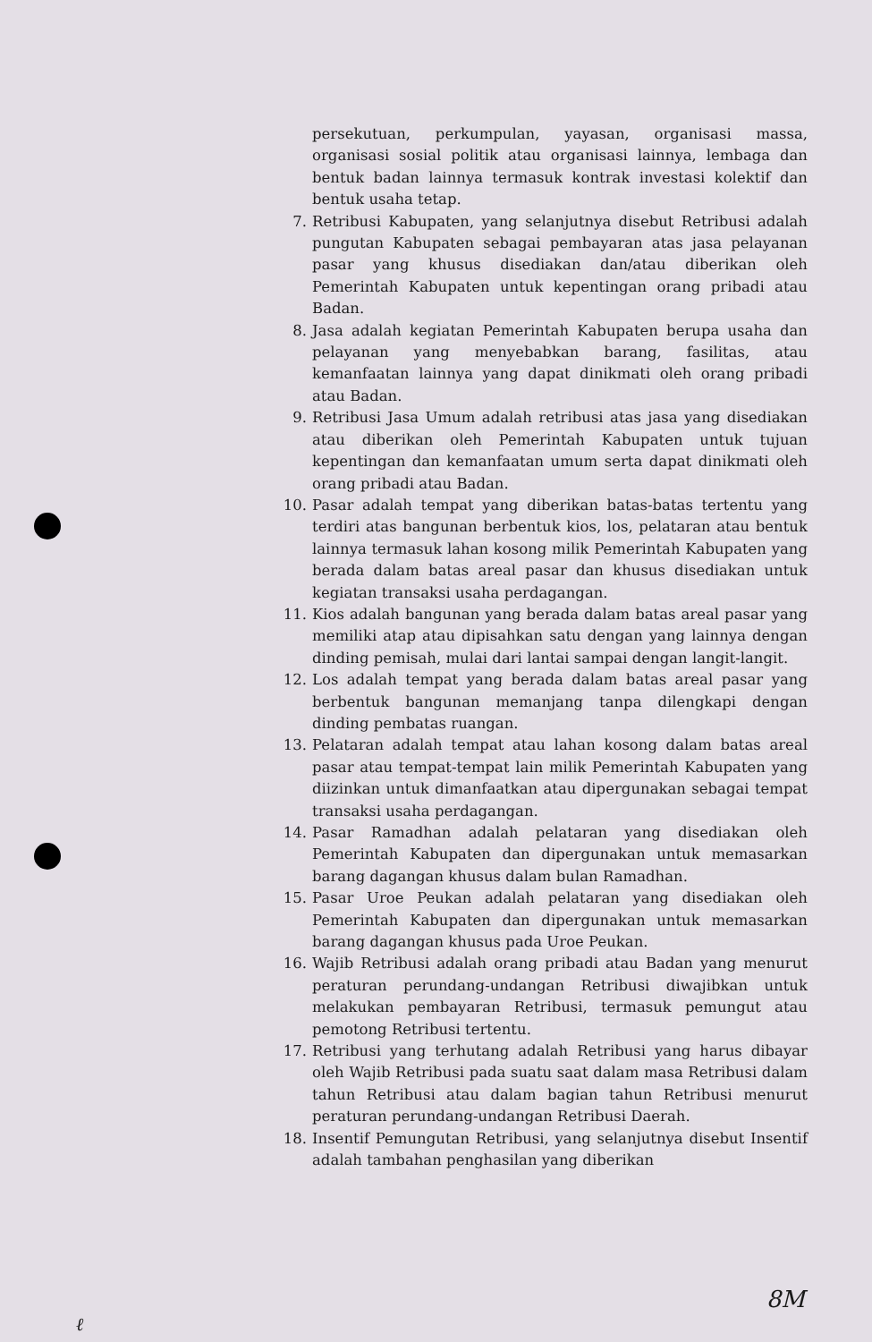persekutuan, perkumpulan, yayasan, organisasi massa, organisasi sosial politik atau organisasi lainnya, lembaga dan bentuk badan lainnya termasuk kontrak investasi kolektif dan bentuk usaha tetap.
7. Retribusi Kabupaten, yang selanjutnya disebut Retribusi adalah pungutan Kabupaten sebagai pembayaran atas jasa pelayanan pasar yang khusus disediakan dan/atau diberikan oleh Pemerintah Kabupaten untuk kepentingan orang pribadi atau Badan.
8. Jasa adalah kegiatan Pemerintah Kabupaten berupa usaha dan pelayanan yang menyebabkan barang, fasilitas, atau kemanfaatan lainnya yang dapat dinikmati oleh orang pribadi atau Badan.
9. Retribusi Jasa Umum adalah retribusi atas jasa yang disediakan atau diberikan oleh Pemerintah Kabupaten untuk tujuan kepentingan dan kemanfaatan umum serta dapat dinikmati oleh orang pribadi atau Badan.
10. Pasar adalah tempat yang diberikan batas-batas tertentu yang terdiri atas bangunan berbentuk kios, los, pelataran atau bentuk lainnya termasuk lahan kosong milik Pemerintah Kabupaten yang berada dalam batas areal pasar dan khusus disediakan untuk kegiatan transaksi usaha perdagangan.
11. Kios adalah bangunan yang berada dalam batas areal pasar yang memiliki atap atau dipisahkan satu dengan yang lainnya dengan dinding pemisah, mulai dari lantai sampai dengan langit-langit.
12. Los adalah tempat yang berada dalam batas areal pasar yang berbentuk bangunan memanjang tanpa dilengkapi dengan dinding pembatas ruangan.
13. Pelataran adalah tempat atau lahan kosong dalam batas areal pasar atau tempat-tempat lain milik Pemerintah Kabupaten yang diizinkan untuk dimanfaatkan atau dipergunakan sebagai tempat transaksi usaha perdagangan.
14. Pasar Ramadhan adalah pelataran yang disediakan oleh Pemerintah Kabupaten dan dipergunakan untuk memasarkan barang dagangan khusus dalam bulan Ramadhan.
15. Pasar Uroe Peukan adalah pelataran yang disediakan oleh Pemerintah Kabupaten dan dipergunakan untuk memasarkan barang dagangan khusus pada Uroe Peukan.
16. Wajib Retribusi adalah orang pribadi atau Badan yang menurut peraturan perundang-undangan Retribusi diwajibkan untuk melakukan pembayaran Retribusi, termasuk pemungut atau pemotong Retribusi tertentu.
17. Retribusi yang terhutang adalah Retribusi yang harus dibayar oleh Wajib Retribusi pada suatu saat dalam masa Retribusi dalam tahun Retribusi atau dalam bagian tahun Retribusi menurut peraturan perundang-undangan Retribusi Daerah.
18. Insentif Pemungutan Retribusi, yang selanjutnya disebut Insentif adalah tambahan penghasilan yang diberikan
8M
ℓ